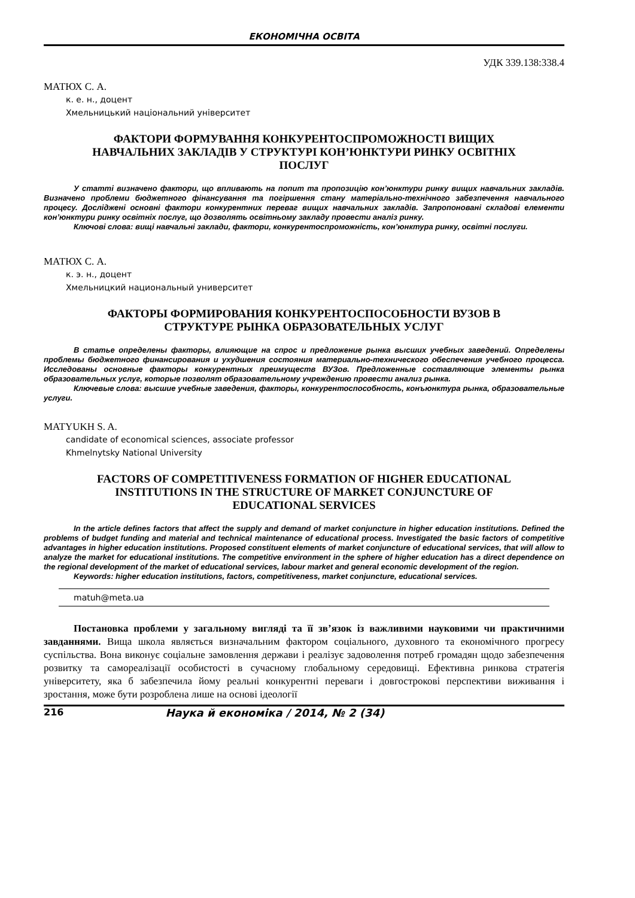ЕКОНОМІЧНА ОСВІТА
УДК 339.138:338.4
МАТЮХ С. А.
к. е. н., доцент
Хмельницький національний університет
ФАКТОРИ ФОРМУВАННЯ КОНКУРЕНТОСПРОМОЖНОСТІ ВИЩИХ НАВЧАЛЬНИХ ЗАКЛАДІВ У СТРУКТУРІ КОН’ЮНКТУРИ РИНКУ ОСВІТНІХ ПОСЛУГ
У статті визначено фактори, що впливають на попит та пропозицію кон’юнктури ринку вищих навчальних закладів. Визначено проблеми бюджетного фінансування та погіршення стану матеріально-технічного забезпечення навчального процесу. Досліджені основні фактори конкурентних переваг вищих навчальних закладів. Запропоновані складові елементи кон’юнктури ринку освітніх послуг, що дозволять освітньому закладу провести аналіз ринку.
Ключові слова: вищі навчальні заклади, фактори, конкурентоспроможність, кон’юнктура ринку, освітні послуги.
МАТЮХ С. А.
к. э. н., доцент
Хмельницкий национальный университет
ФАКТОРЫ ФОРМИРОВАНИЯ КОНКУРЕНТОСПОСОБНОСТИ ВУЗОВ В СТРУКТУРЕ РЫНКА ОБРАЗОВАТЕЛЬНЫХ УСЛУГ
В статье определены факторы, влияющие на спрос и предложение рынка высших учебных заведений. Определены проблемы бюджетного финансирования и ухудшения состояния материально-технического обеспечения учебного процесса. Исследованы основные факторы конкурентных преимуществ ВУЗов. Предложенные составляющие элементы рынка образовательных услуг, которые позволят образовательному учреждению провести анализ рынка.
Ключевые слова: высшие учебные заведения, факторы, конкурентоспособность, конъюнктура рынка, образовательные услуги.
MATYUKH S. A.
candidate of economical sciences, associate professor
Khmelnytsky National University
FACTORS OF COMPETITIVENESS FORMATION OF HIGHER EDUCATIONAL INSTITUTIONS IN THE STRUCTURE OF MARKET CONJUNCTURE OF EDUCATIONAL SERVICES
In the article defines factors that affect the supply and demand of market conjuncture in higher education institutions. Defined the problems of budget funding and material and technical maintenance of educational process. Investigated the basic factors of competitive advantages in higher education institutions. Proposed constituent elements of market conjuncture of educational services, that will allow to analyze the market for educational institutions. The competitive environment in the sphere of higher education has a direct dependence on the regional development of the market of educational services, labour market and general economic development of the region.
Keywords: higher education institutions, factors, competitiveness, market conjuncture, educational services.
matuh@meta.ua
Постановка проблеми у загальному вигляді та її зв’язок із важливими науковими чи практичними завданнями. Вища школа являється визначальним фактором соціального, духовного та економічного прогресу суспільства. Вона виконує соціальне замовлення держави і реалізує задоволення потреб громадян щодо забезпечення розвитку та самореалізації особистості в сучасному глобальному середовищі. Ефективна ринкова стратегія університету, яка б забезпечила йому реальні конкурентні переваги і довгострокові перспективи виживання і зростання, може бути розроблена лише на основі ідеології
216 Наука й економіка / 2014, № 2 (34)